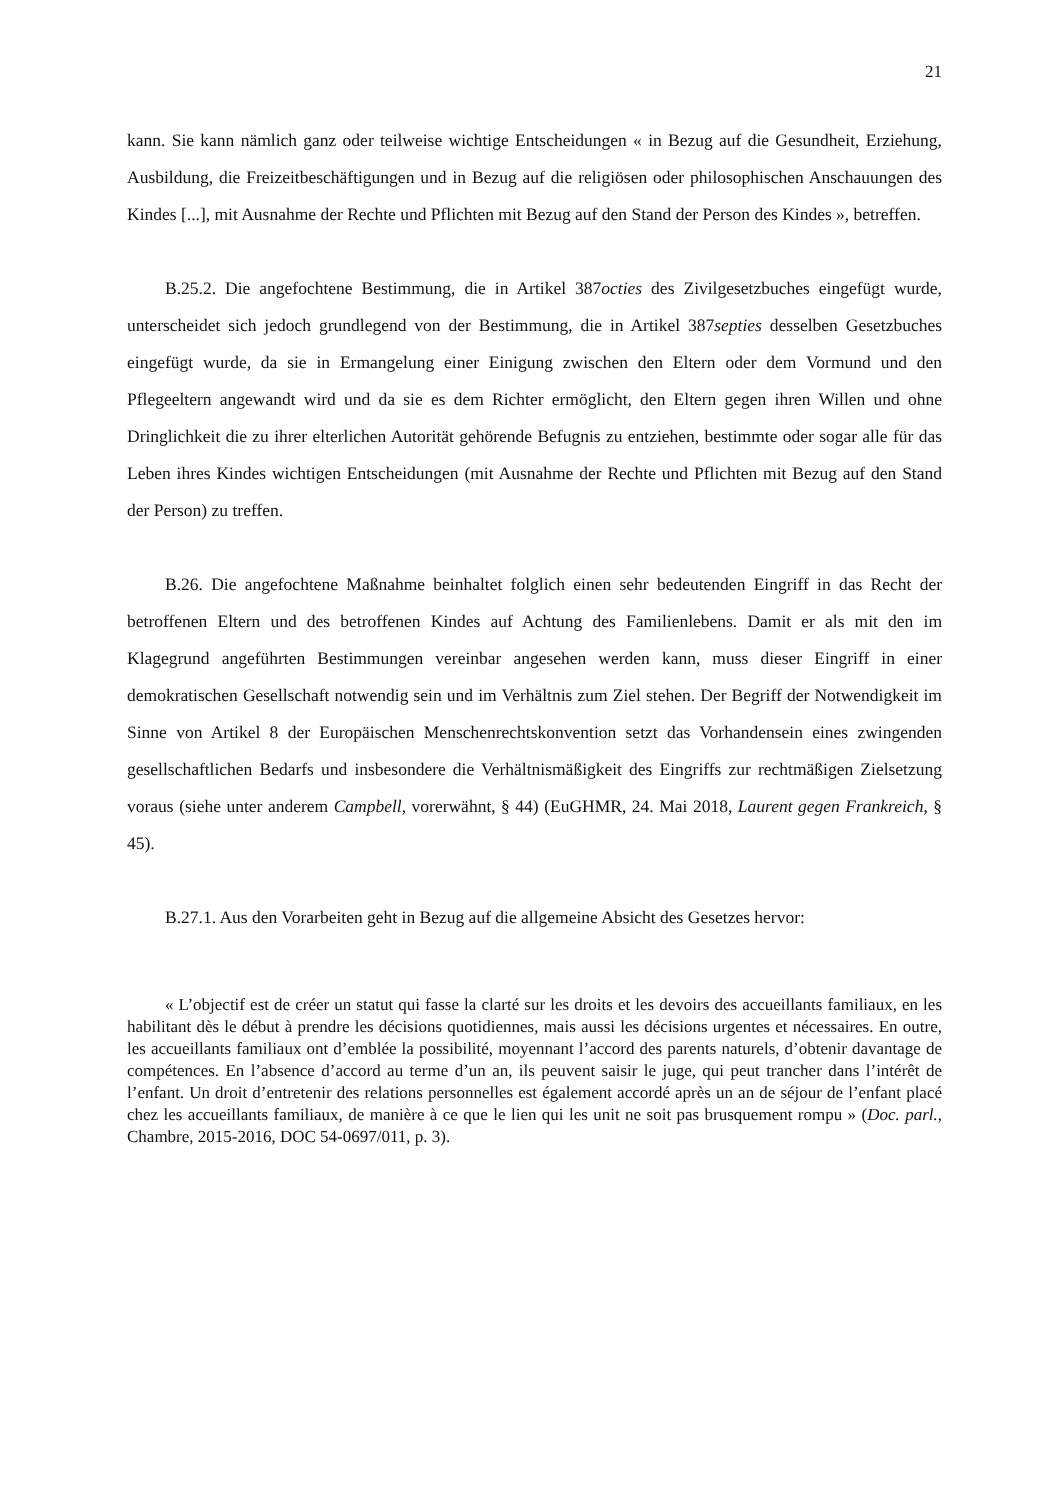21
kann. Sie kann nämlich ganz oder teilweise wichtige Entscheidungen « in Bezug auf die Gesundheit, Erziehung, Ausbildung, die Freizeitbeschäftigungen und in Bezug auf die religiösen oder philosophischen Anschauungen des Kindes [...], mit Ausnahme der Rechte und Pflichten mit Bezug auf den Stand der Person des Kindes », betreffen.
B.25.2. Die angefochtene Bestimmung, die in Artikel 387octies des Zivilgesetzbuches eingefügt wurde, unterscheidet sich jedoch grundlegend von der Bestimmung, die in Artikel 387septies desselben Gesetzbuches eingefügt wurde, da sie in Ermangelung einer Einigung zwischen den Eltern oder dem Vormund und den Pflegeeltern angewandt wird und da sie es dem Richter ermöglicht, den Eltern gegen ihren Willen und ohne Dringlichkeit die zu ihrer elterlichen Autorität gehörende Befugnis zu entziehen, bestimmte oder sogar alle für das Leben ihres Kindes wichtigen Entscheidungen (mit Ausnahme der Rechte und Pflichten mit Bezug auf den Stand der Person) zu treffen.
B.26. Die angefochtene Maßnahme beinhaltet folglich einen sehr bedeutenden Eingriff in das Recht der betroffenen Eltern und des betroffenen Kindes auf Achtung des Familienlebens. Damit er als mit den im Klagegrund angeführten Bestimmungen vereinbar angesehen werden kann, muss dieser Eingriff in einer demokratischen Gesellschaft notwendig sein und im Verhältnis zum Ziel stehen. Der Begriff der Notwendigkeit im Sinne von Artikel 8 der Europäischen Menschenrechtskonvention setzt das Vorhandensein eines zwingenden gesellschaftlichen Bedarfs und insbesondere die Verhältnismäßigkeit des Eingriffs zur rechtmäßigen Zielsetzung voraus (siehe unter anderem Campbell, vorerwähnt, § 44) (EuGHMR, 24. Mai 2018, Laurent gegen Frankreich, § 45).
B.27.1. Aus den Vorarbeiten geht in Bezug auf die allgemeine Absicht des Gesetzes hervor:
« L’objectif est de créer un statut qui fasse la clarté sur les droits et les devoirs des accueillants familiaux, en les habilitant dès le début à prendre les décisions quotidiennes, mais aussi les décisions urgentes et nécessaires. En outre, les accueillants familiaux ont d’emblée la possibilité, moyennant l’accord des parents naturels, d’obtenir davantage de compétences. En l’absence d’accord au terme d’un an, ils peuvent saisir le juge, qui peut trancher dans l’intérêt de l’enfant. Un droit d’entretenir des relations personnelles est également accordé après un an de séjour de l’enfant placé chez les accueillants familiaux, de manière à ce que le lien qui les unit ne soit pas brusquement rompu » (Doc. parl., Chambre, 2015-2016, DOC 54-0697/011, p. 3).